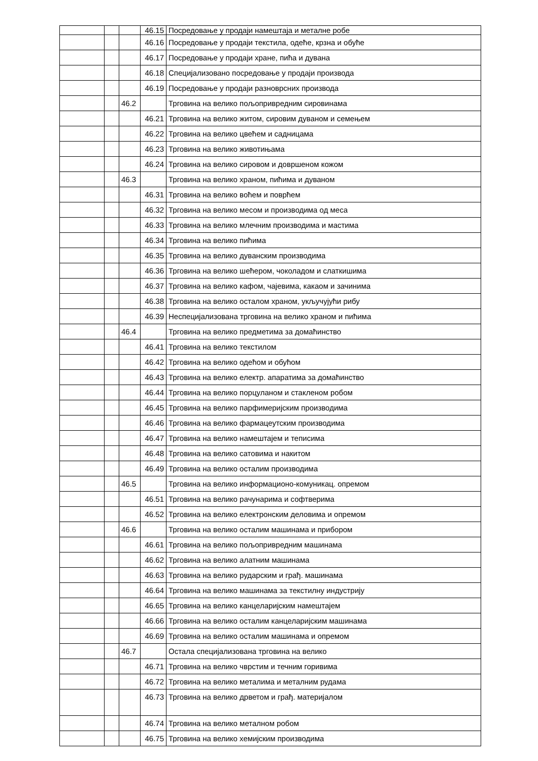| | | | 46.15 | Посредовање у продаји намештаја и металне робе |
| | | | 46.16 | Посредовање у продаји текстила, одеће, крзна и обуће |
| | | | 46.17 | Посредовање у продаји хране, пића и дувана |
| | | | 46.18 | Специјализовано посредовање у продаји производа |
| | | | 46.19 | Посредовање у продаји разноврсних производа |
| | | 46.2 | | Трговина на велико пољопривредним сировинама |
| | | | 46.21 | Трговина на велико житом, сировим дуваном и семењем |
| | | | 46.22 | Трговина на велико цвећем и садницама |
| | | | 46.23 | Трговина на велико животињама |
| | | | 46.24 | Трговина на велико сировом и довршеном кожом |
| | | 46.3 | | Трговина на велико храном, пићима и дуваном |
| | | | 46.31 | Трговина на велико воћем и поврћем |
| | | | 46.32 | Трговина на велико месом и производима од меса |
| | | | 46.33 | Трговина на велико млечним производима и мастима |
| | | | 46.34 | Трговина на велико пићима |
| | | | 46.35 | Трговина на велико дуванским производима |
| | | | 46.36 | Трговина на велико шећером, чоколадом и слаткишима |
| | | | 46.37 | Трговина на велико кафом, чајевима, какаом и зачинима |
| | | | 46.38 | Трговина на велико осталом храном, укључујући рибу |
| | | | 46.39 | Неспецијализована трговина на велико храном и пићима |
| | | 46.4 | | Трговина на велико предметима за домаћинство |
| | | | 46.41 | Трговина на велико текстилом |
| | | | 46.42 | Трговина на велико одећом и обућом |
| | | | 46.43 | Трговина на велико електр. апаратима за домаћинство |
| | | | 46.44 | Трговина на велико порцуланом и стакленом робом |
| | | | 46.45 | Трговина на велико парфимеријским производима |
| | | | 46.46 | Трговина на велико фармацеутским производима |
| | | | 46.47 | Трговина на велико намештајем и теписима |
| | | | 46.48 | Трговина на велико сатовима и накитом |
| | | | 46.49 | Трговина на велико осталим производима |
| | | 46.5 | | Трговина на велико информационо-комуникац. опремом |
| | | | 46.51 | Трговина на велико рачунарима и софтверима |
| | | | 46.52 | Трговина на велико електронским деловима и опремом |
| | | 46.6 | | Трговина на велико осталим машинама и прибором |
| | | | 46.61 | Трговина на велико пољопривредним машинама |
| | | | 46.62 | Трговина на велико алатним машинама |
| | | | 46.63 | Трговина на велико рударским и грађ. машинама |
| | | | 46.64 | Трговина на велико машинама за текстилну индустрију |
| | | | 46.65 | Трговина на велико канцеларијским намештајем |
| | | | 46.66 | Трговина на велико осталим канцеларијским машинама |
| | | | 46.69 | Трговина на велико осталим машинама и опремом |
| | | 46.7 | | Остала специјализована трговина на велико |
| | | | 46.71 | Трговина на велико чврстим и течним горивима |
| | | | 46.72 | Трговина на велико металима и металним рудама |
| | | | 46.73 | Трговина на велико дрветом и грађ. материјалом |
| | | | 46.74 | Трговина на велико металном робом |
| | | | 46.75 | Трговина на велико хемијским производима |